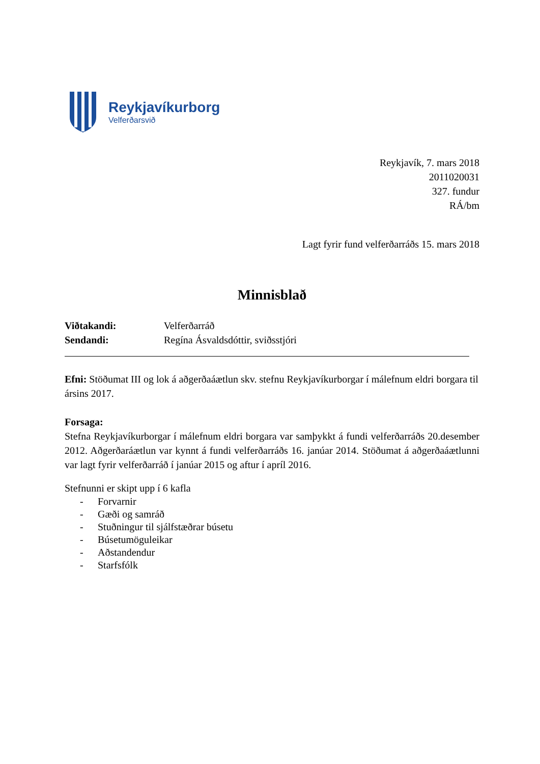Reykjavíkurborg
Velferðarsvið
Reykjavík, 7. mars 2018
2011020031
327. fundur
RÁ/bm
Lagt fyrir fund velferðarráðs 15. mars 2018
Minnisblað
Viðtakandi: Velferðarráð
Sendandi: Regína Ásvaldsdóttir, sviðsstjóri
Efni: Stöðumat III og lok á aðgerðaáætlun skv. stefnu Reykjavíkurborgar í málefnum eldri borgara til ársins 2017.
Forsaga:
Stefna Reykjavíkurborgar í málefnum eldri borgara var samþykkt á fundi velferðarráðs 20.desember 2012. Aðgerðaráætlun var kynnt á fundi velferðarráðs 16. janúar 2014. Stöðumat á aðgerðaáætlunni var lagt fyrir velferðarráð í janúar 2015 og aftur í apríl 2016.
Stefnunni er skipt upp í 6 kafla
- Forvarnir
- Gæði og samráð
- Stuðningur til sjálfstæðrar búsetu
- Búsetumöguleikar
- Aðstandendur
- Starfsfólk